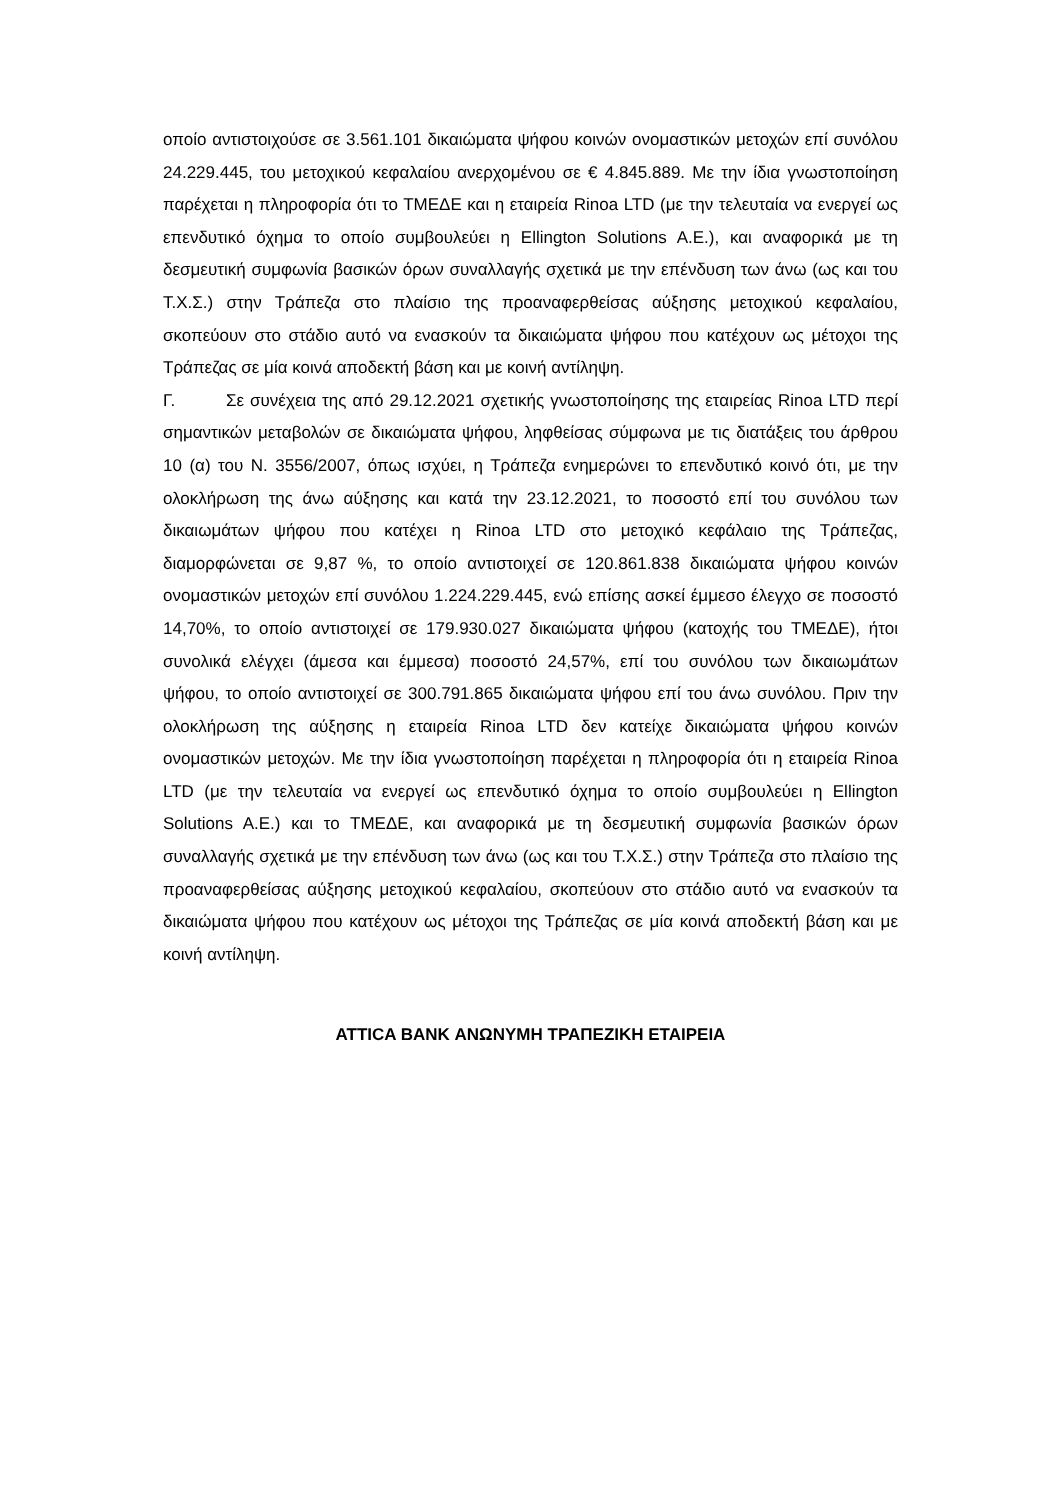οποίο αντιστοιχούσε σε 3.561.101 δικαιώματα ψήφου κοινών ονομαστικών μετοχών επί συνόλου 24.229.445, του μετοχικού κεφαλαίου ανερχομένου σε € 4.845.889. Με την ίδια γνωστοποίηση παρέχεται η πληροφορία ότι το ΤΜΕΔΕ και η εταιρεία Rinoa LTD (με την τελευταία να ενεργεί ως επενδυτικό όχημα το οποίο συμβουλεύει η Ellington Solutions A.E.), και αναφορικά με τη δεσμευτική συμφωνία βασικών όρων συναλλαγής σχετικά με την επένδυση των άνω (ως και του Τ.Χ.Σ.) στην Τράπεζα στο πλαίσιο της προαναφερθείσας αύξησης μετοχικού κεφαλαίου, σκοπεύουν στο στάδιο αυτό να ενασκούν τα δικαιώματα ψήφου που κατέχουν ως μέτοχοι της Τράπεζας σε μία κοινά αποδεκτή βάση και με κοινή αντίληψη.
Γ. Σε συνέχεια της από 29.12.2021 σχετικής γνωστοποίησης της εταιρείας Rinoa LTD περί σημαντικών μεταβολών σε δικαιώματα ψήφου, ληφθείσας σύμφωνα με τις διατάξεις του άρθρου 10 (α) του Ν. 3556/2007, όπως ισχύει, η Τράπεζα ενημερώνει το επενδυτικό κοινό ότι, με την ολοκλήρωση της άνω αύξησης και κατά την 23.12.2021, το ποσοστό επί του συνόλου των δικαιωμάτων ψήφου που κατέχει η Rinoa LTD στο μετοχικό κεφάλαιο της Τράπεζας, διαμορφώνεται σε 9,87 %, το οποίο αντιστοιχεί σε 120.861.838 δικαιώματα ψήφου κοινών ονομαστικών μετοχών επί συνόλου 1.224.229.445, ενώ επίσης ασκεί έμμεσο έλεγχο σε ποσοστό 14,70%, το οποίο αντιστοιχεί σε 179.930.027 δικαιώματα ψήφου (κατοχής του ΤΜΕΔΕ), ήτοι συνολικά ελέγχει (άμεσα και έμμεσα) ποσοστό 24,57%, επί του συνόλου των δικαιωμάτων ψήφου, το οποίο αντιστοιχεί σε 300.791.865 δικαιώματα ψήφου επί του άνω συνόλου. Πριν την ολοκλήρωση της αύξησης η εταιρεία Rinoa LTD δεν κατείχε δικαιώματα ψήφου κοινών ονομαστικών μετοχών. Με την ίδια γνωστοποίηση παρέχεται η πληροφορία ότι η εταιρεία Rinoa LTD (με την τελευταία να ενεργεί ως επενδυτικό όχημα το οποίο συμβουλεύει η Ellington Solutions A.E.) και το ΤΜΕΔΕ, και αναφορικά με τη δεσμευτική συμφωνία βασικών όρων συναλλαγής σχετικά με την επένδυση των άνω (ως και του Τ.Χ.Σ.) στην Τράπεζα στο πλαίσιο της προαναφερθείσας αύξησης μετοχικού κεφαλαίου, σκοπεύουν στο στάδιο αυτό να ενασκούν τα δικαιώματα ψήφου που κατέχουν ως μέτοχοι της Τράπεζας σε μία κοινά αποδεκτή βάση και με κοινή αντίληψη.
ATTICA BANK ΑΝΩΝΥΜΗ ΤΡΑΠΕΖΙΚΗ ΕΤΑΙΡΕΙΑ